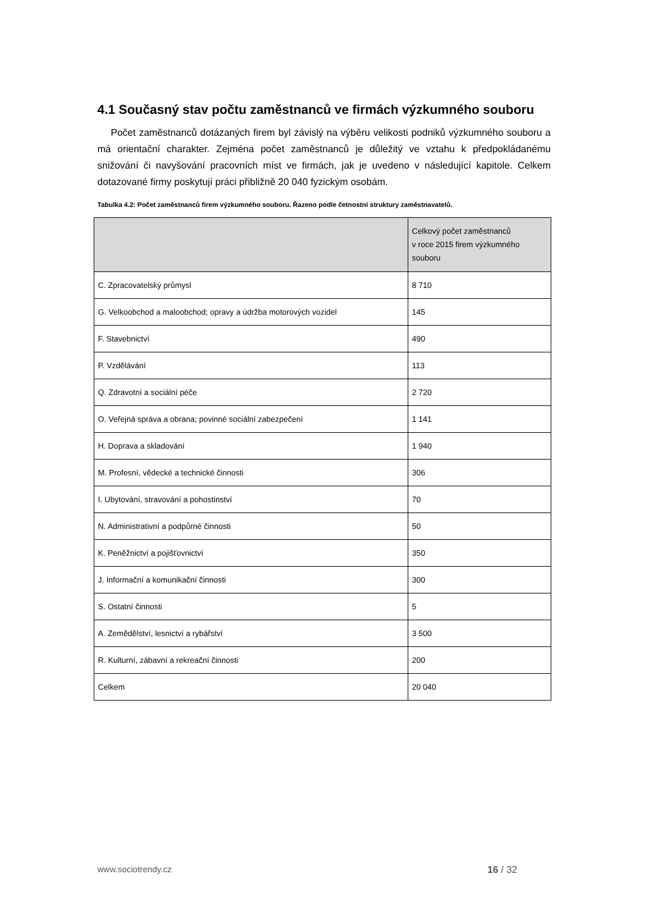4.1 Současný stav počtu zaměstnanců ve firmách výzkumného souboru
Počet zaměstnanců dotázaných firem byl závislý na výběru velikosti podniků výzkumného souboru a má orientační charakter. Zejména počet zaměstnanců je důležitý ve vztahu k předpokládanému snižování či navyšování pracovních míst ve firmách, jak je uvedeno v následující kapitole. Celkem dotazované firmy poskytují práci přibližně 20 040 fyzickým osobám.
Tabulka 4.2: Počet zaměstnanců firem výzkumného souboru. Řazeno podle četnostní struktury zaměstnavatelů.
| | Celkový počet zaměstnanců v roce 2015 firem výzkumného souboru |
| --- | --- |
| C. Zpracovatelský průmysl | 8 710 |
| G. Velkoobchod a maloobchod; opravy a údržba motorových vozidel | 145 |
| F. Stavebnictví | 490 |
| P. Vzdělávání | 113 |
| Q. Zdravotní a sociální péče | 2 720 |
| O. Veřejná správa a obrana; povinné sociální zabezpečení | 1 141 |
| H. Doprava a skladování | 1 940 |
| M. Profesní, vědecké a technické činnosti | 306 |
| I. Ubytování, stravování a pohostinství | 70 |
| N. Administrativní a podpůrné činnosti | 50 |
| K. Peněžnictví a pojišťovnictví | 350 |
| J. Informační a komunikační činnosti | 300 |
| S. Ostatní činnosti | 5 |
| A. Zemědělství, lesnictví a rybářství | 3 500 |
| R. Kulturní, zábavní a rekreační činnosti | 200 |
| Celkem | 20 040 |
www.sociotrendy.cz 16 / 32